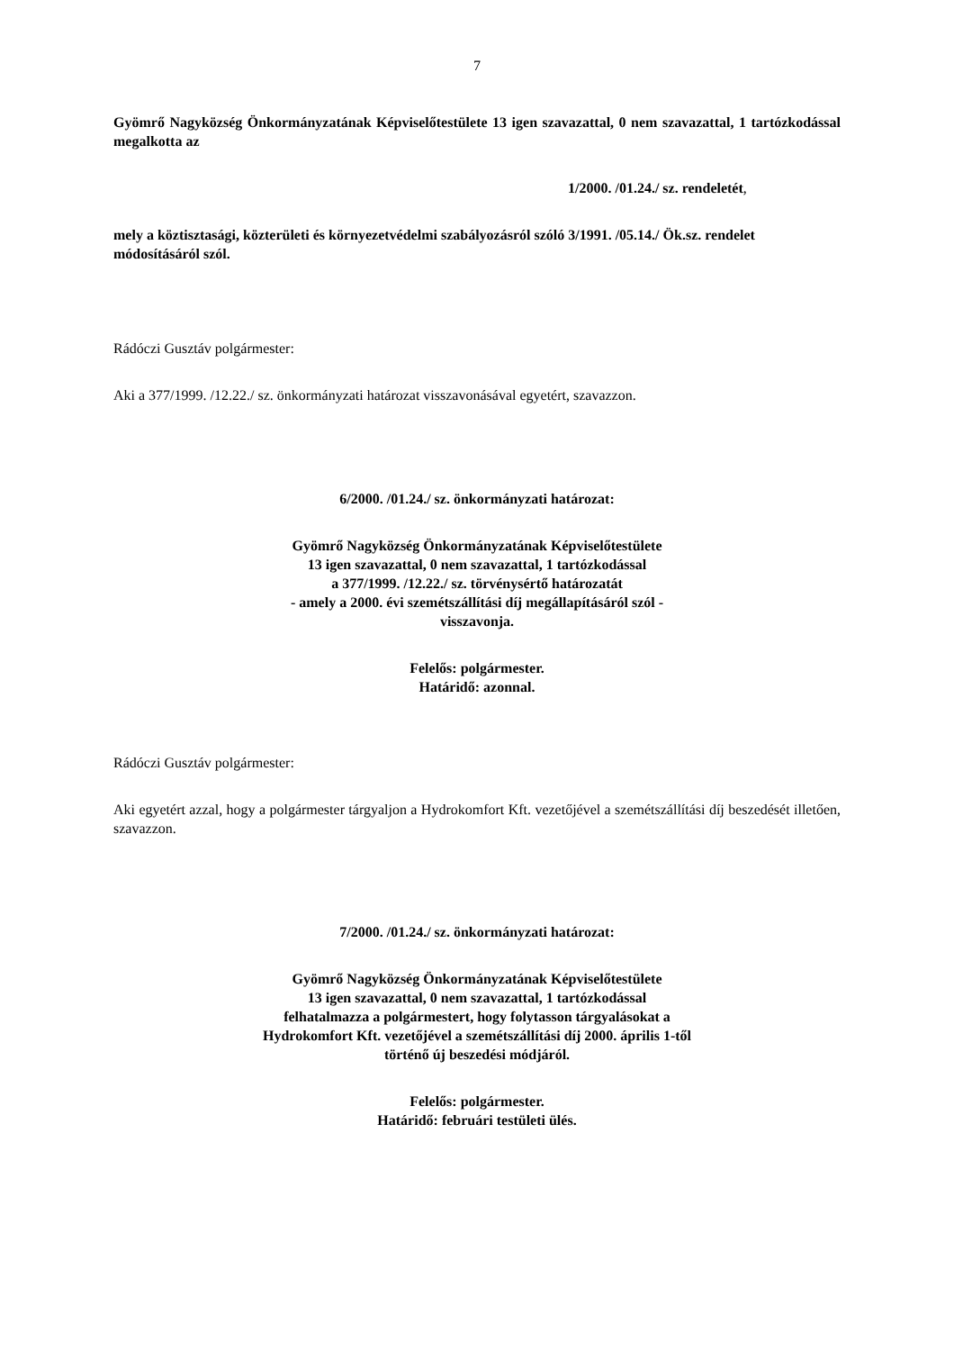7
Gyömrő Nagyközség Önkormányzatának Képviselőtestülete 13 igen szavazattal, 0 nem szavazattal, 1 tartózkodással megalkotta az
1/2000. /01.24./ sz. rendeletét,
mely a köztisztasági, közterületi és környezetvédelmi szabályozásról szóló 3/1991. /05.14./ Ök.sz. rendelet módosításáról szól.
Rádóczi Gusztáv polgármester:
Aki a 377/1999. /12.22./ sz. önkormányzati határozat visszavonásával egyetért, szavazzon.
6/2000. /01.24./ sz. önkormányzati határozat:
Gyömrő Nagyközség Önkormányzatának Képviselőtestülete
13 igen szavazattal, 0 nem szavazattal, 1 tartózkodással
a 377/1999. /12.22./ sz. törvénysértő határozatát
- amely a 2000. évi szemétszállítási díj megállapításáról szól -
visszavonja.
Felelős: polgármester.
Határidő: azonnal.
Rádóczi Gusztáv polgármester:
Aki egyetért azzal, hogy a polgármester tárgyaljon a Hydrokomfort Kft. vezetőjével a szemétszállítási díj beszedését illetően, szavazzon.
7/2000. /01.24./ sz. önkormányzati határozat:
Gyömrő Nagyközség Önkormányzatának Képviselőtestülete
13 igen szavazattal, 0 nem szavazattal, 1 tartózkodással
felhatalmazza a polgármestert, hogy folytasson tárgyalásokat a
Hydrokomfort Kft. vezetőjével a szemétszállítási díj 2000. április 1-től
történő új beszedési módjáról.
Felelős: polgármester.
Határidő: februári testületi ülés.